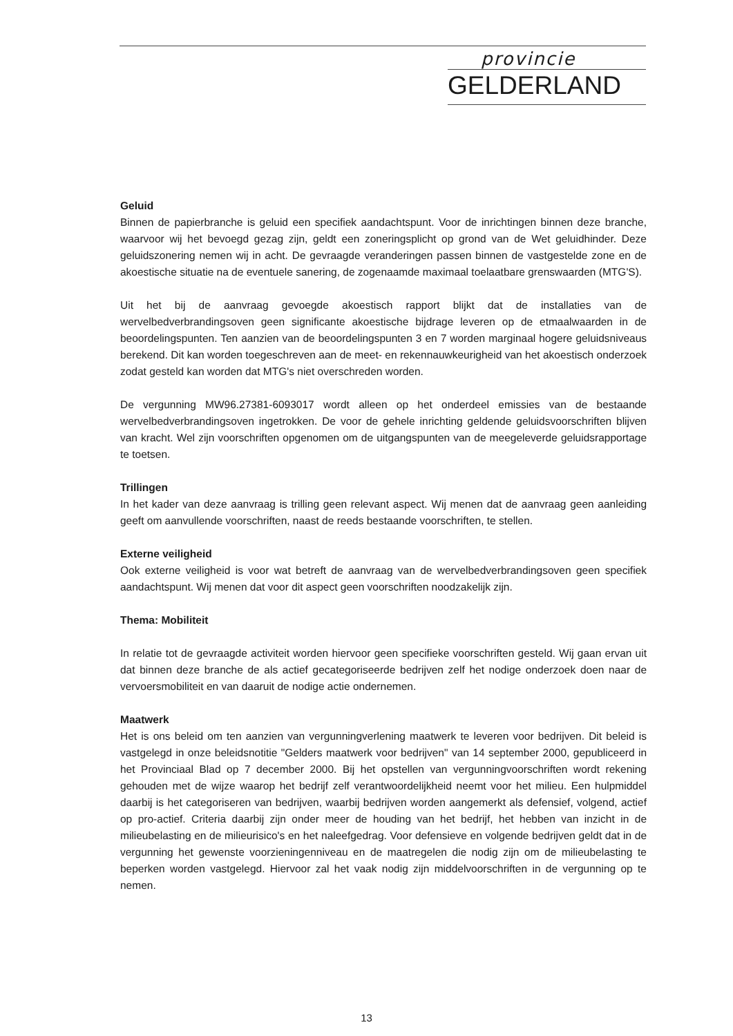provincie
GELDERLAND
Geluid
Binnen de papierbranche is geluid een specifiek aandachtspunt. Voor de inrichtingen binnen deze branche, waarvoor wij het bevoegd gezag zijn, geldt een zoneringsplicht op grond van de Wet geluidhinder. Deze geluidszonering nemen wij in acht. De gevraagde veranderingen passen binnen de vastgestelde zone en de akoestische situatie na de eventuele sanering, de zogenaamde maximaal toelaatbare grenswaarden (MTG'S).
Uit het bij de aanvraag gevoegde akoestisch rapport blijkt dat de installaties van de wervelbedverbrandingsoven geen significante akoestische bijdrage leveren op de etmaalwaarden in de beoordelingspunten. Ten aanzien van de beoordelingspunten 3 en 7 worden marginaal hogere geluidsniveaus berekend. Dit kan worden toegeschreven aan de meet- en rekennauwkeurigheid van het akoestisch onderzoek zodat gesteld kan worden dat MTG's niet overschreden worden.
De vergunning MW96.27381-6093017 wordt alleen op het onderdeel emissies van de bestaande wervelbedverbrandingsoven ingetrokken. De voor de gehele inrichting geldende geluidsvoorschriften blijven van kracht. Wel zijn voorschriften opgenomen om de uitgangspunten van de meegeleverde geluidsrapportage te toetsen.
Trillingen
In het kader van deze aanvraag is trilling geen relevant aspect. Wij menen dat de aanvraag geen aanleiding geeft om aanvullende voorschriften, naast de reeds bestaande voorschriften, te stellen.
Externe veiligheid
Ook externe veiligheid is voor wat betreft de aanvraag van de wervelbedverbrandingsoven geen specifiek aandachtspunt. Wij menen dat voor dit aspect geen voorschriften noodzakelijk zijn.
Thema: Mobiliteit
In relatie tot de gevraagde activiteit worden hiervoor geen specifieke voorschriften gesteld. Wij gaan ervan uit dat binnen deze branche de als actief gecategoriseerde bedrijven zelf het nodige onderzoek doen naar de vervoersmobiliteit en van daaruit de nodige actie ondernemen.
Maatwerk
Het is ons beleid om ten aanzien van vergunningverlening maatwerk te leveren voor bedrijven. Dit beleid is vastgelegd in onze beleidsnotitie "Gelders maatwerk voor bedrijven" van 14 september 2000, gepubliceerd in het Provinciaal Blad op 7 december 2000. Bij het opstellen van vergunningvoorschriften wordt rekening gehouden met de wijze waarop het bedrijf zelf verantwoordelijkheid neemt voor het milieu. Een hulpmiddel daarbij is het categoriseren van bedrijven, waarbij bedrijven worden aangemerkt als defensief, volgend, actief op pro-actief. Criteria daarbij zijn onder meer de houding van het bedrijf, het hebben van inzicht in de milieubelasting en de milieurisico's en het naleefgedrag. Voor defensieve en volgende bedrijven geldt dat in de vergunning het gewenste voorzieningenniveau en de maatregelen die nodig zijn om de milieubelasting te beperken worden vastgelegd. Hiervoor zal het vaak nodig zijn middelvoorschriften in de vergunning op te nemen.
13